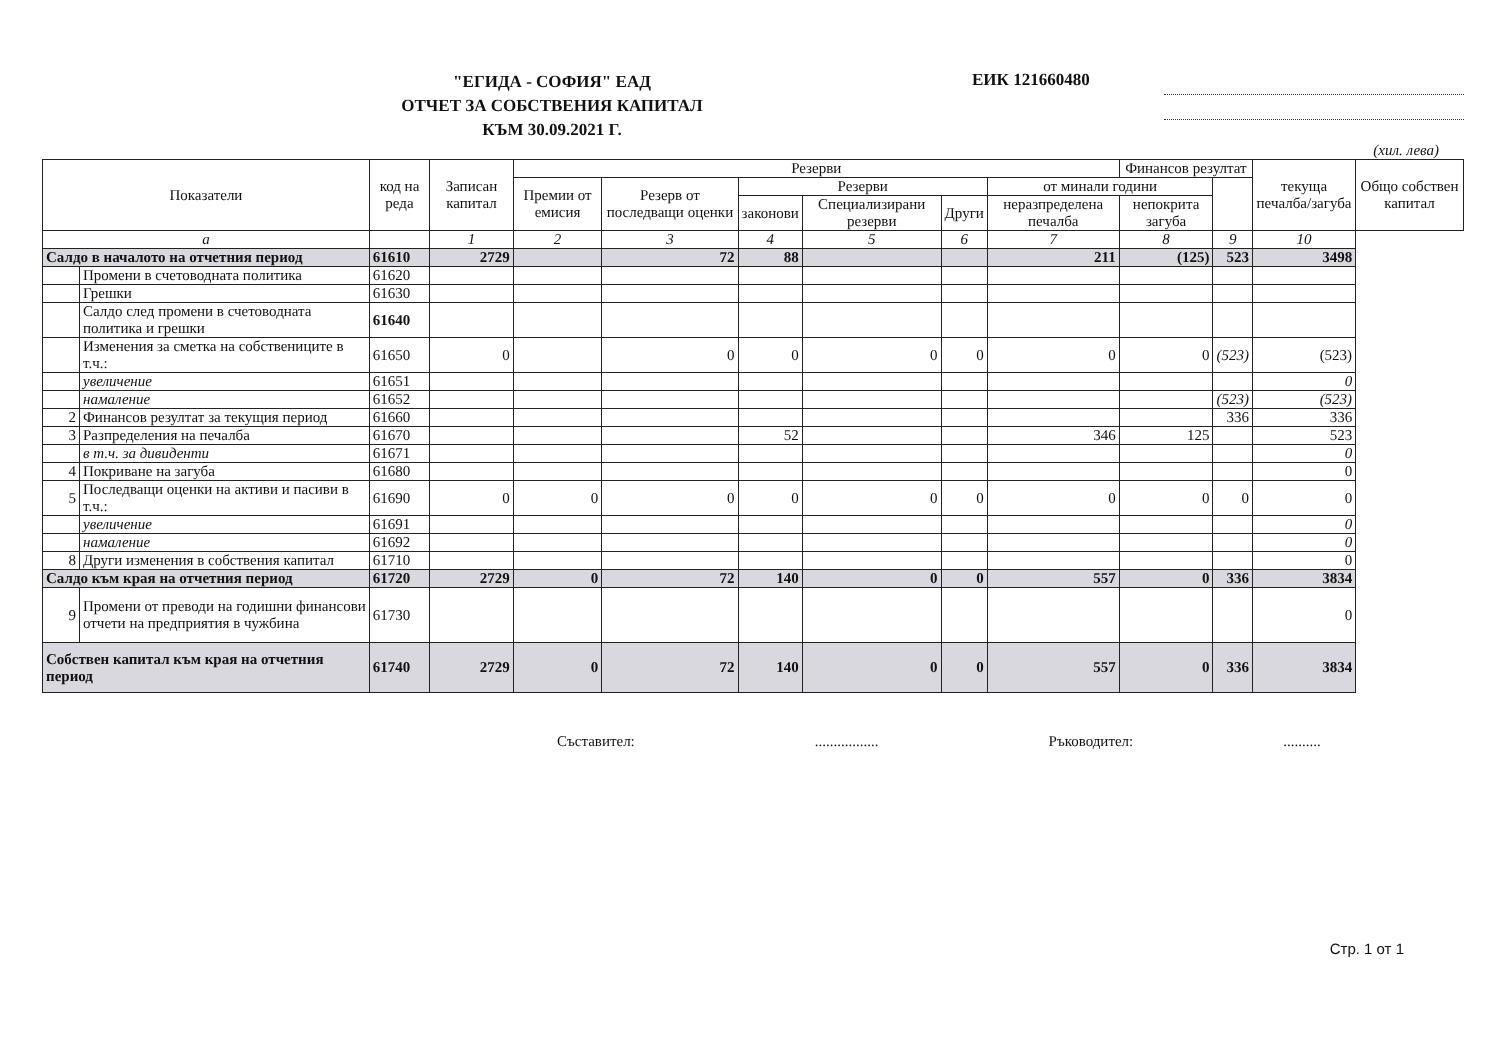"ЕГИДА - СОФИЯ" ЕАД
ОТЧЕТ ЗА СОБСТВЕНИЯ КАПИТАЛ
КЪМ 30.09.2021 Г.
ЕИК 121660480
(хил. лева)
| Показатели | | код на реда | Записан капитал | Резерви | | | | | | Финансов резултат | | текуща печалба/загуба | Общо собствен капитал |
| --- | --- | --- | --- | --- | --- | --- | --- | --- | --- | --- | --- | --- | --- |
| | | | | Премии от емисия | Резерв от последващи оценки | Резерви | | | от минали години | | | | |
| | | | | | | законови | Специализирани резерви | Други | неразпределена печалба | непокрита загуба | | | |
| а | | | 1 | 2 | 3 | 4 | 5 | 6 | 7 | 8 | 9 | 10 | |
| Салдо в началото на отчетния период | | 61610 | 2729 | | 72 | 88 | | | 211 | (125) | 523 | 3498 | |
| | Промени в счетоводната политика | 61620 | | | | | | | | | | | |
| | Грешки | 61630 | | | | | | | | | | | |
| | Салдо след промени в счетоводната политика и грешки | 61640 | | | | | | | | | | | |
| | Изменения за сметка на собствениците в т.ч.: | 61650 | 0 | | 0 | 0 | 0 | 0 | 0 | 0 | (523) | (523) | |
| | увеличение | 61651 | | | | | | | | | | 0 | |
| | намаление | 61652 | | | | | | | | | (523) | (523) | |
| 2 | Финансов резултат за текущия период | 61660 | | | | | | | | | 336 | 336 | |
| 3 | Разпределения на печалба | 61670 | | | | 52 | | | 346 | 125 | | 523 | |
| | в т.ч. за дивиденти | 61671 | | | | | | | | | | 0 | |
| 4 | Покриване на загуба | 61680 | | | | | | | | | | 0 | |
| 5 | Последващи оценки на активи и пасиви в т.ч.: | 61690 | 0 | 0 | 0 | 0 | 0 | 0 | 0 | 0 | 0 | 0 | |
| | увеличение | 61691 | | | | | | | | | | 0 | |
| | намаление | 61692 | | | | | | | | | | 0 | |
| 8 | Други изменения в собствения капитал | 61710 | | | | | | | | | | 0 | |
| Салдо към края на отчетния период | | 61720 | 2729 | 0 | 72 | 140 | 0 | 0 | 557 | 0 | 336 | 3834 | |
| 9 | Промени от преводи на годишни финансови отчети на предприятия в чужбина | 61730 | | | | | | | | | | 0 | |
| Собствен капитал към края на отчетния период | | 61740 | 2729 | 0 | 72 | 140 | 0 | 0 | 557 | 0 | 336 | 3834 | |
Съставител:................. Ръководител:..........
Стр. 1 от 1